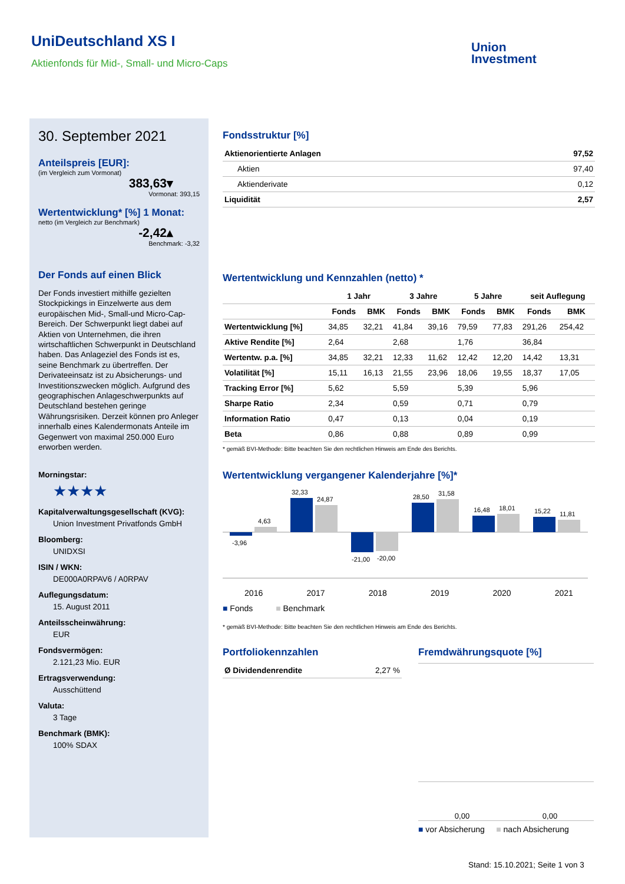UniDeutschland XS I
Aktienfonds für Mid-, Small- und Micro-Caps
Union
Investment
30. September 2021
Anteilspreis [EUR]:
(im Vergleich zum Vormonat)
383,63▾
Vormonat: 393,15
Wertentwicklung* [%] 1 Monat:
netto (im Vergleich zur Benchmark)
-2,42▴
Benchmark: -3,32
Der Fonds auf einen Blick
Der Fonds investiert mithilfe gezielten Stockpickings in Einzelwerte aus dem europäischen Mid-, Small-und Micro-Cap-Bereich. Der Schwerpunkt liegt dabei auf Aktien von Unternehmen, die ihren wirtschaftlichen Schwerpunkt in Deutschland haben. Das Anlageziel des Fonds ist es, seine Benchmark zu übertreffen. Der Derivateeinsatz ist zu Absicherungs- und Investitionszwecken möglich. Aufgrund des geographischen Anlageschwerpunkts auf Deutschland bestehen geringe Währungsrisiken. Derzeit können pro Anleger innerhalb eines Kalendermonats Anteile im Gegenwert von maximal 250.000 Euro erworben werden.
Morningstar:
★★★★
Kapitalverwaltungsgesellschaft (KVG):
Union Investment Privatfonds GmbH
Bloomberg:
UNIDXSI
ISIN / WKN:
DE000A0RPAV6 / A0RPAV
Auflegungsdatum:
15. August 2011
Anteilsscheinwährung:
EUR
Fondsvermögen:
2.121,23 Mio. EUR
Ertragsverwendung:
Ausschüttend
Valuta:
3 Tage
Benchmark (BMK):
100% SDAX
Fondsstruktur [%]
| Aktienorientierte Anlagen | 97,52 |
| Aktien | 97,40 |
| Aktienderivate | 0,12 |
| Liquidität | 2,57 |
Wertentwicklung und Kennzahlen (netto) *
| | 1 Jahr | | 3 Jahre | | 5 Jahre | | seit Auflegung | |
| --- | --- | --- | --- | --- | --- | --- | --- | --- |
| | Fonds | BMK | Fonds | BMK | Fonds | BMK | Fonds | BMK |
| Wertentwicklung [%] | 34,85 | 32,21 | 41,84 | 39,16 | 79,59 | 77,83 | 291,26 | 254,42 |
| Aktive Rendite [%] | 2,64 | | 2,68 | | 1,76 | | 36,84 | |
| Wertentw. p.a. [%] | 34,85 | 32,21 | 12,33 | 11,62 | 12,42 | 12,20 | 14,42 | 13,31 |
| Volatilität [%] | 15,11 | 16,13 | 21,55 | 23,96 | 18,06 | 19,55 | 18,37 | 17,05 |
| Tracking Error [%] | 5,62 | | 5,59 | | 5,39 | | 5,96 | |
| Sharpe Ratio | 2,34 | | 0,59 | | 0,71 | | 0,79 | |
| Information Ratio | 0,47 | | 0,13 | | 0,04 | | 0,19 | |
| Beta | 0,86 | | 0,88 | | 0,89 | | 0,99 | |
* gemäß BVI-Methode: Bitte beachten Sie den rechtlichen Hinweis am Ende des Berichts.
Wertentwicklung vergangener Kalenderjahre [%]*
-3,96
4,63
32,33
24,87
-21,00
-20,00
28,50
31,58
16,48
18,01
15,22
11,81
2016 2017 2018 2019 2020 2021
■ Fonds ■ Benchmark
* gemäß BVI-Methode: Bitte beachten Sie den rechtlichen Hinweis am Ende des Berichts.
Portfoliokennzahlen
| Ø Dividendenrendite | 2,27 % |
Fremdwährungsquote [%]
0,00 0,00
■ vor Absicherung ■ nach Absicherung
Stand: 15.10.2021; Seite 1 von 3